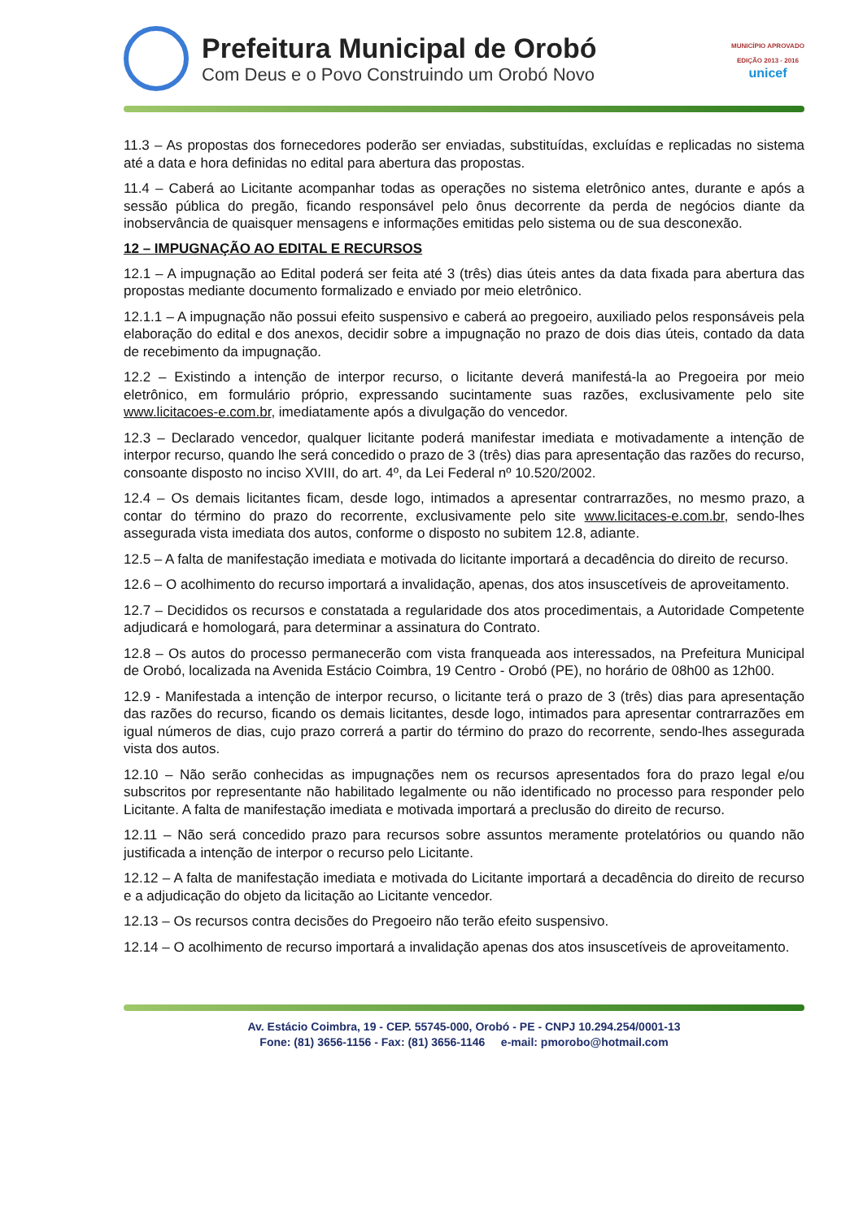Prefeitura Municipal de Orobó
Com Deus e o Povo Construindo um Orobó Novo
MUNICÍPIO APROVADO
EDIÇÃO 2013 - 2016
unicef
11.3 – As propostas dos fornecedores poderão ser enviadas, substituídas, excluídas e replicadas no sistema até a data e hora definidas no edital para abertura das propostas.
11.4 – Caberá ao Licitante acompanhar todas as operações no sistema eletrônico antes, durante e após a sessão pública do pregão, ficando responsável pelo ônus decorrente da perda de negócios diante da inobservância de quaisquer mensagens e informações emitidas pelo sistema ou de sua desconexão.
12 – IMPUGNAÇÃO AO EDITAL E RECURSOS
12.1 – A impugnação ao Edital poderá ser feita até 3 (três) dias úteis antes da data fixada para abertura das propostas mediante documento formalizado e enviado por meio eletrônico.
12.1.1 – A impugnação não possui efeito suspensivo e caberá ao pregoeiro, auxiliado pelos responsáveis pela elaboração do edital e dos anexos, decidir sobre a impugnação no prazo de dois dias úteis, contado da data de recebimento da impugnação.
12.2 – Existindo a intenção de interpor recurso, o licitante deverá manifestá-la ao Pregoeira por meio eletrônico, em formulário próprio, expressando sucintamente suas razões, exclusivamente pelo site www.licitacoes-e.com.br, imediatamente após a divulgação do vencedor.
12.3 – Declarado vencedor, qualquer licitante poderá manifestar imediata e motivadamente a intenção de interpor recurso, quando lhe será concedido o prazo de 3 (três) dias para apresentação das razões do recurso, consoante disposto no inciso XVIII, do art. 4º, da Lei Federal nº 10.520/2002.
12.4 – Os demais licitantes ficam, desde logo, intimados a apresentar contrarrazões, no mesmo prazo, a contar do término do prazo do recorrente, exclusivamente pelo site www.licitaces-e.com.br, sendo-lhes assegurada vista imediata dos autos, conforme o disposto no subitem 12.8, adiante.
12.5 – A falta de manifestação imediata e motivada do licitante importará a decadência do direito de recurso.
12.6 – O acolhimento do recurso importará a invalidação, apenas, dos atos insuscetíveis de aproveitamento.
12.7 – Decididos os recursos e constatada a regularidade dos atos procedimentais, a Autoridade Competente adjudicará e homologará, para determinar a assinatura do Contrato.
12.8 – Os autos do processo permanecerão com vista franqueada aos interessados, na Prefeitura Municipal de Orobó, localizada na Avenida Estácio Coimbra, 19 Centro - Orobó (PE), no horário de 08h00 as 12h00.
12.9 - Manifestada a intenção de interpor recurso, o licitante terá o prazo de 3 (três) dias para apresentação das razões do recurso, ficando os demais licitantes, desde logo, intimados para apresentar contrarrazões em igual números de dias, cujo prazo correrá a partir do término do prazo do recorrente, sendo-lhes assegurada vista dos autos.
12.10 – Não serão conhecidas as impugnações nem os recursos apresentados fora do prazo legal e/ou subscritos por representante não habilitado legalmente ou não identificado no processo para responder pelo Licitante. A falta de manifestação imediata e motivada importará a preclusão do direito de recurso.
12.11 – Não será concedido prazo para recursos sobre assuntos meramente protelatórios ou quando não justificada a intenção de interpor o recurso pelo Licitante.
12.12 – A falta de manifestação imediata e motivada do Licitante importará a decadência do direito de recurso e a adjudicação do objeto da licitação ao Licitante vencedor.
12.13 – Os recursos contra decisões do Pregoeiro não terão efeito suspensivo.
12.14 – O acolhimento de recurso importará a invalidação apenas dos atos insuscetíveis de aproveitamento.
Av. Estácio Coimbra, 19 - CEP. 55745-000, Orobó - PE - CNPJ 10.294.254/0001-13
Fone: (81) 3656-1156 - Fax: (81) 3656-1146 e-mail: pmorobo@hotmail.com